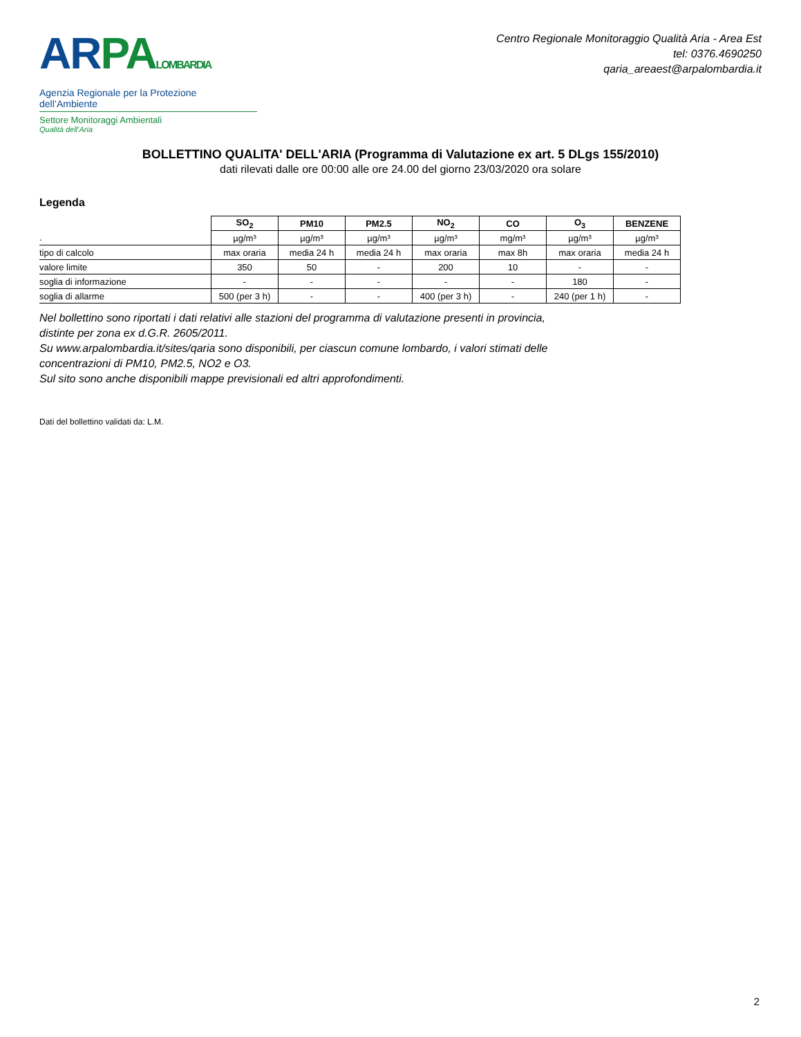AR PA LOMBARDIA
Agenzia Regionale per la Protezione dell’Ambiente
Settore Monitoraggi Ambientali
Qualità dell’Aria
Centro Regionale Monitoraggio Qualità Aria - Area Est
tel: 0376.4690250
qaria_areaest@arpalombardia.it
BOLLETTINO QUALITA' DELL'ARIA (Programma di Valutazione ex art. 5 DLgs 155/2010)
dati rilevati dalle ore 00:00 alle ore 24.00 del giorno 23/03/2020 ora solare
Legenda
| | SO<sub>2</sub> | PM10 | PM2.5 | NO<sub>2</sub> | CO | O<sub>3</sub> | BENZENE |
| . | µg/m³ | µg/m³ | µg/m³ | µg/m³ | mg/m³ | µg/m³ | µg/m³ |
| tipo di calcolo | max oraria | media 24 h | media 24 h | max oraria | max 8h | max oraria | media 24 h |
| valore limite | 350 | 50 | - | 200 | 10 | - | - |
| soglia di informazione | - | - | - | - | - | 180 | - |
| soglia di allarme | 500 (per 3 h) | - | - | 400 (per 3 h) | - | 240 (per 1 h) | - |
Nel bollettino sono riportati i dati relativi alle stazioni del programma di valutazione presenti in provincia,
distinte per zona ex d.G.R. 2605/2011.
Su www.arpalombardia.it/sites/qaria sono disponibili, per ciascun comune lombardo, i valori stimati delle
concentrazioni di PM10, PM2.5, NO2 e O3.
Sul sito sono anche disponibili mappe previsionali ed altri approfondimenti.
Dati del bollettino validati da: L.M.
2